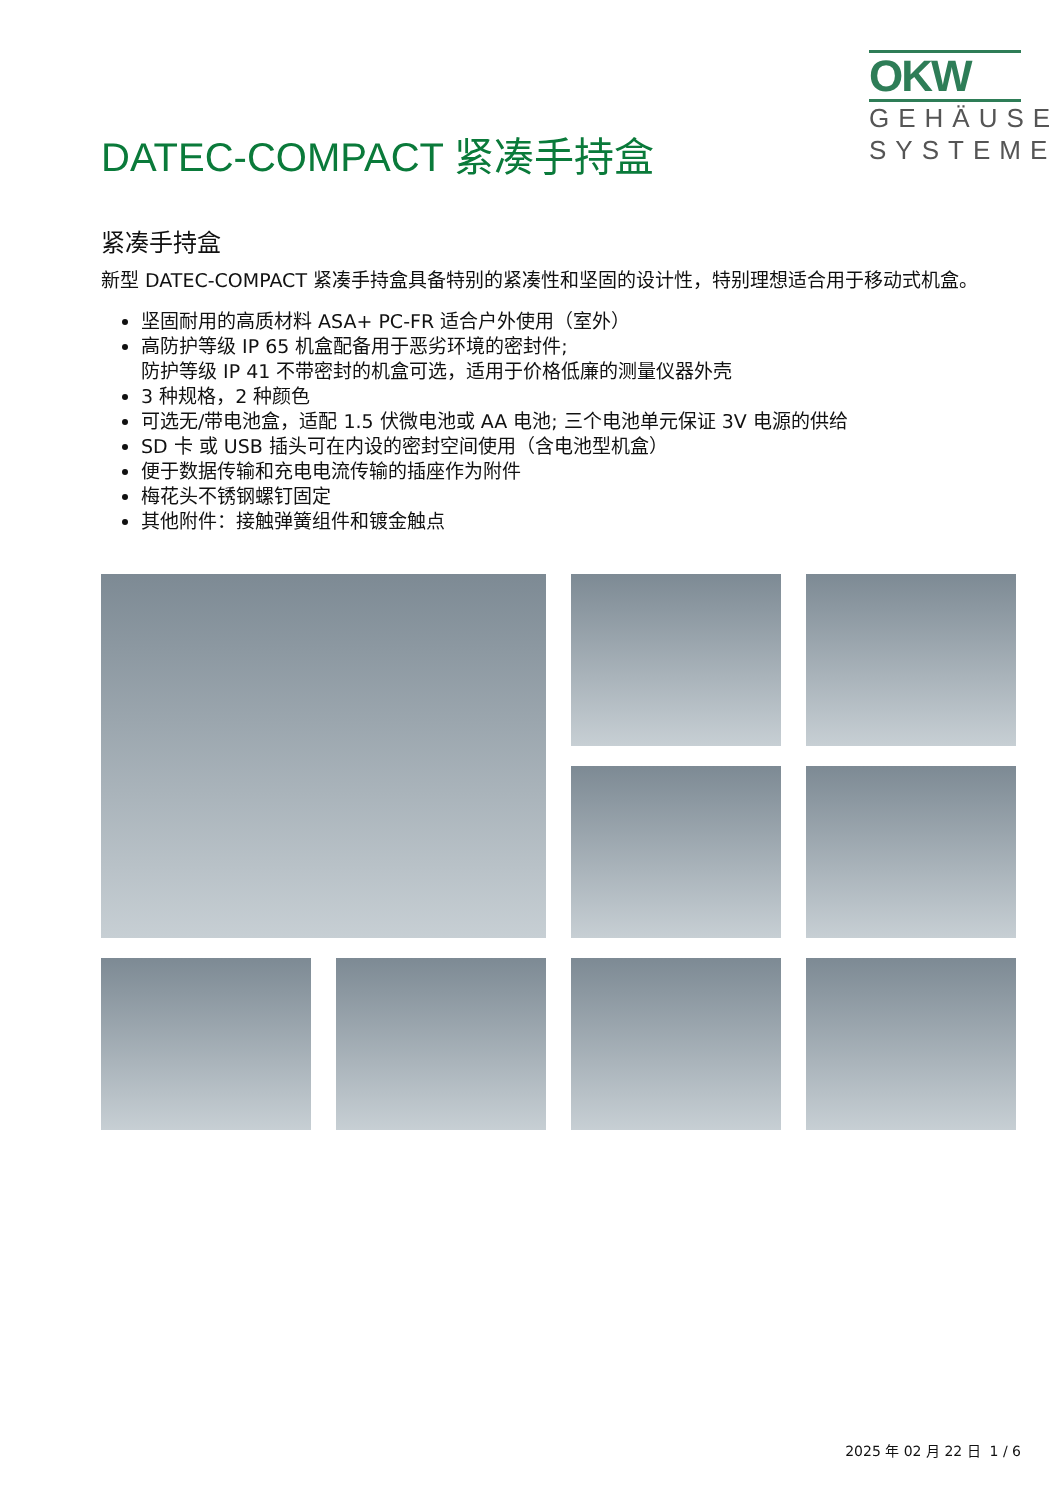OKW
GEHÄUSE
SYSTEME
DATEC-COMPACT 紧凑手持盒
紧凑手持盒
新型 DATEC-COMPACT 紧凑手持盒具备特别的紧凑性和坚固的设计性，特别理想适合用于移动式机盒。
坚固耐用的高质材料 ASA+ PC-FR 适合户外使用（室外）
高防护等级 IP 65 机盒配备用于恶劣环境的密封件;
防护等级 IP 41 不带密封的机盒可选，适用于价格低廉的测量仪器外壳
3 种规格，2 种颜色
可选无/带电池盒，适配 1.5 伏微电池或 AA 电池; 三个电池单元保证 3V 电源的供给
SD 卡 或 USB 插头可在内设的密封空间使用（含电池型机盒）
便于数据传输和充电电流传输的插座作为附件
梅花头不锈钢螺钉固定
其他附件：接触弹簧组件和镀金触点
2025 年 02 月 22 日 1 / 6